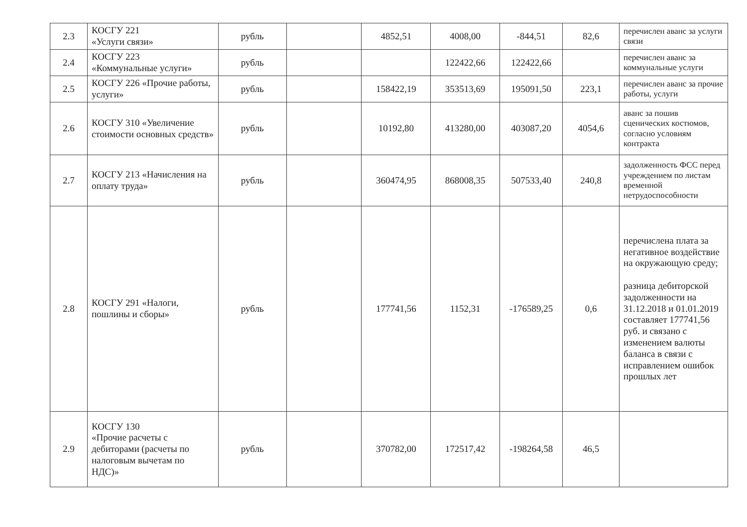| 2.3 | КОСГУ 221 «Услуги связи» | рубль | | 4852,51 | 4008,00 | -844,51 | 82,6 | перечислен аванс за услуги связи |
| 2.4 | КОСГУ 223 «Коммунальные услуги» | рубль | | | 122422,66 | 122422,66 | | перечислен аванс за коммунальные услуги |
| 2.5 | КОСГУ 226 «Прочие работы, услуги» | рубль | | 158422,19 | 353513,69 | 195091,50 | 223,1 | перечислен аванс за прочие работы, услуги |
| 2.6 | КОСГУ 310 «Увеличение стоимости основных средств» | рубль | | 10192,80 | 413280,00 | 403087,20 | 4054,6 | аванс за пошив сценических костюмов, согласно условиям контракта |
| 2.7 | КОСГУ 213 «Начисления на оплату труда» | рубль | | 360474,95 | 868008,35 | 507533,40 | 240,8 | задолженность ФСС перед учреждением по листам временной нетрудоспособности |
| 2.8 | КОСГУ 291 «Налоги, пошлины и сборы» | рубль | | 177741,56 | 1152,31 | -176589,25 | 0,6 | перечислена плата за негативное воздействие на окружающую среду; разница дебиторской задолженности на 31.12.2018 и 01.01.2019 составляет 177741,56 руб. и связано с изменением валюты баланса в связи с исправлением ошибок прошлых лет |
| 2.9 | КОСГУ 130 «Прочие расчеты с дебиторами (расчеты по налоговым вычетам по НДС)» | рубль | | 370782,00 | 172517,42 | -198264,58 | 46,5 | |